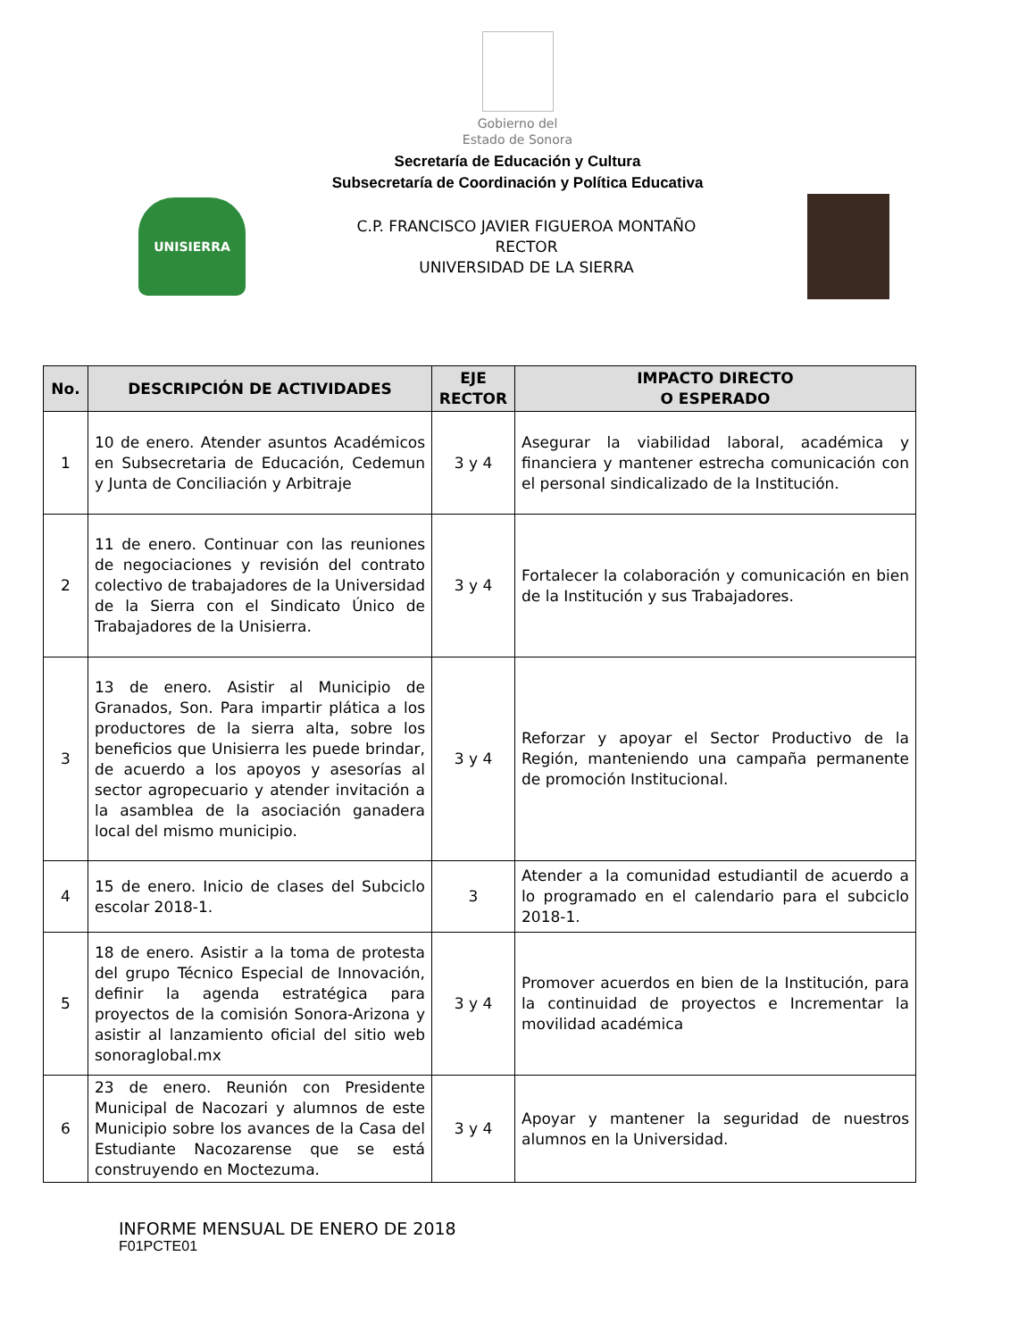Gobierno del
Estado de Sonora
Secretaría de Educación y Cultura
Subsecretaría de Coordinación y Política Educativa
UNISIERRA
C.P. FRANCISCO JAVIER FIGUEROA MONTAÑO
RECTOR
UNIVERSIDAD DE LA SIERRA
| No. | DESCRIPCIÓN DE ACTIVIDADES | EJE RECTOR | IMPACTO DIRECTO O ESPERADO |
| --- | --- | --- | --- |
| 1 | 10 de enero. Atender asuntos Académicos en Subsecretaria de Educación, Cedemun y Junta de Conciliación y Arbitraje | 3 y 4 | Asegurar la viabilidad laboral, académica y financiera y mantener estrecha comunicación con el personal sindicalizado de la Institución. |
| 2 | 11 de enero. Continuar con las reuniones de negociaciones y revisión del contrato colectivo de trabajadores de la Universidad de la Sierra con el Sindicato Único de Trabajadores de la Unisierra. | 3 y 4 | Fortalecer la colaboración y comunicación en bien de la Institución y sus Trabajadores. |
| 3 | 13 de enero. Asistir al Municipio de Granados, Son. Para impartir plática a los productores de la sierra alta, sobre los beneficios que Unisierra les puede brindar, de acuerdo a los apoyos y asesorías al sector agropecuario y atender invitación a la asamblea de la asociación ganadera local del mismo municipio. | 3 y 4 | Reforzar y apoyar el Sector Productivo de la Región, manteniendo una campaña permanente de promoción Institucional. |
| 4 | 15 de enero. Inicio de clases del Subciclo escolar 2018-1. | 3 | Atender a la comunidad estudiantil de acuerdo a lo programado en el calendario para el subciclo 2018-1. |
| 5 | 18 de enero. Asistir a la toma de protesta del grupo Técnico Especial de Innovación, definir la agenda estratégica para proyectos de la comisión Sonora-Arizona y asistir al lanzamiento oficial del sitio web sonoraglobal.mx | 3 y 4 | Promover acuerdos en bien de la Institución, para la continuidad de proyectos e Incrementar la movilidad académica |
| 6 | 23 de enero. Reunión con Presidente Municipal de Nacozari y alumnos de este Municipio sobre los avances de la Casa del Estudiante Nacozarense que se está construyendo en Moctezuma. | 3 y 4 | Apoyar y mantener la seguridad de nuestros alumnos en la Universidad. |
INFORME MENSUAL DE ENERO DE 2018
F01PCTE01